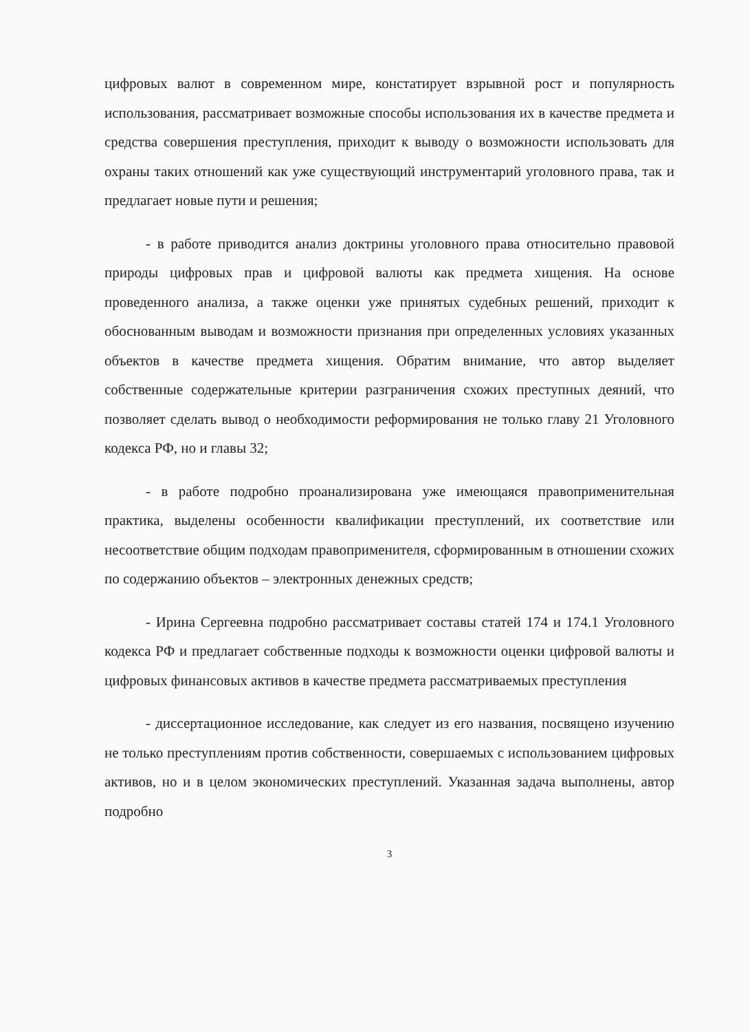цифровых валют в современном мире, констатирует взрывной рост и популярность использования, рассматривает возможные способы использования их в качестве предмета и средства совершения преступления, приходит к выводу о возможности использовать для охраны таких отношений как уже существующий инструментарий уголовного права, так и предлагает новые пути и решения;
- в работе приводится анализ доктрины уголовного права относительно правовой природы цифровых прав и цифровой валюты как предмета хищения. На основе проведенного анализа, а также оценки уже принятых судебных решений, приходит к обоснованным выводам и возможности признания при определенных условиях указанных объектов в качестве предмета хищения. Обратим внимание, что автор выделяет собственные содержательные критерии разграничения схожих преступных деяний, что позволяет сделать вывод о необходимости реформирования не только главу 21 Уголовного кодекса РФ, но и главы 32;
- в работе подробно проанализирована уже имеющаяся правоприменительная практика, выделены особенности квалификации преступлений, их соответствие или несоответствие общим подходам правоприменителя, сформированным в отношении схожих по содержанию объектов – электронных денежных средств;
- Ирина Сергеевна подробно рассматривает составы статей 174 и 174.1 Уголовного кодекса РФ и предлагает собственные подходы к возможности оценки цифровой валюты и цифровых финансовых активов в качестве предмета рассматриваемых преступления
- диссертационное исследование, как следует из его названия, посвящено изучению не только преступлениям против собственности, совершаемых с использованием цифровых активов, но и в целом экономических преступлений. Указанная задача выполнены, автор подробно
3